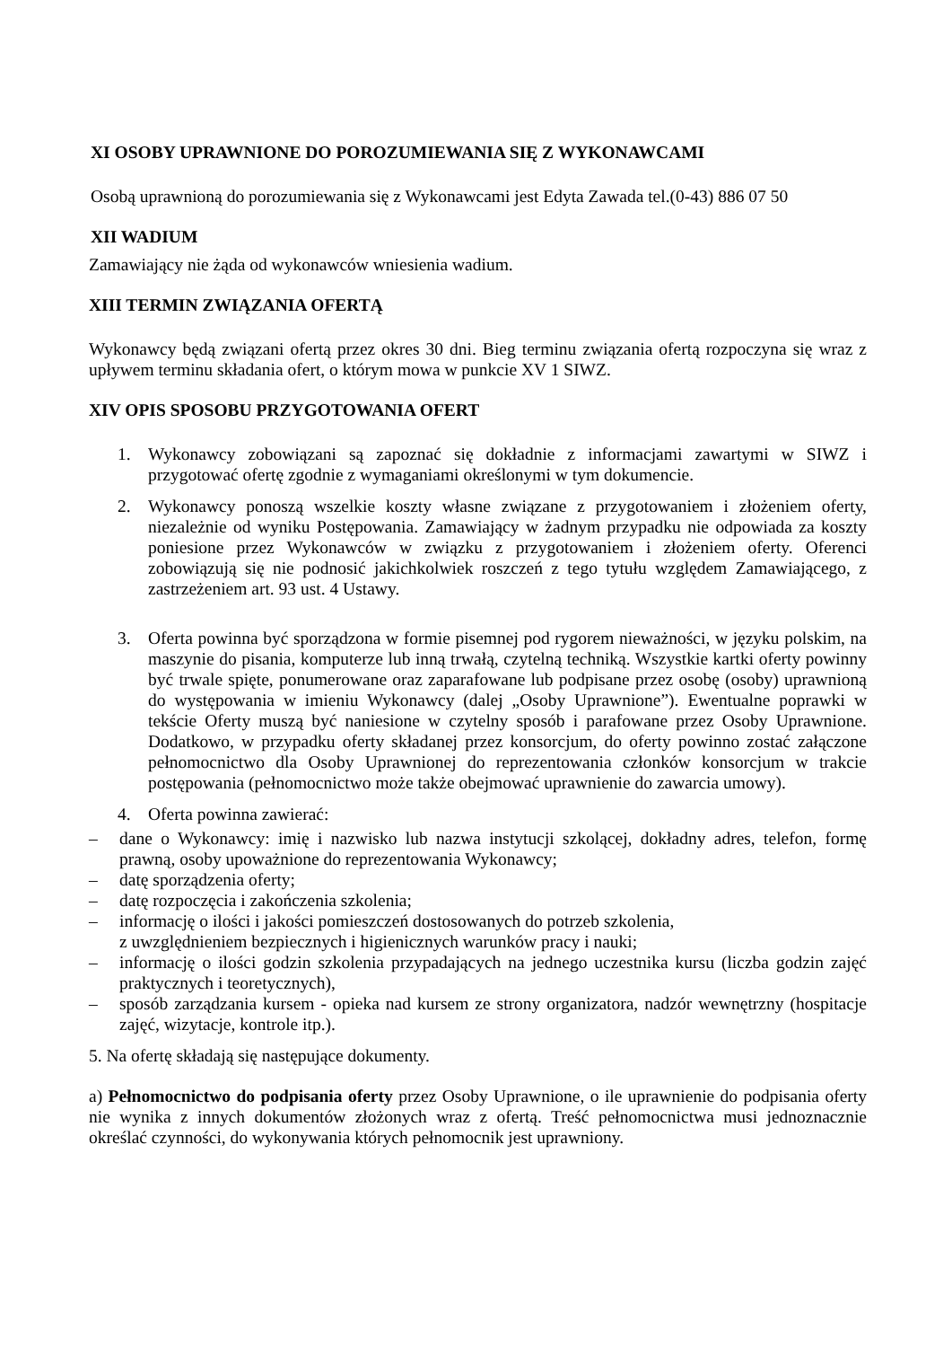XI OSOBY UPRAWNIONE DO POROZUMIEWANIA SIĘ Z WYKONAWCAMI
Osobą uprawnioną do porozumiewania się z Wykonawcami jest Edyta Zawada tel.(0-43) 886 07 50
XII WADIUM
Zamawiający nie żąda od wykonawców wniesienia wadium.
XIII TERMIN ZWIĄZANIA OFERTĄ
Wykonawcy będą związani ofertą przez okres 30 dni. Bieg terminu związania ofertą rozpoczyna się wraz z upływem terminu składania ofert, o którym mowa w punkcie XV 1 SIWZ.
XIV OPIS SPOSOBU PRZYGOTOWANIA OFERT
1. Wykonawcy zobowiązani są zapoznać się dokładnie z informacjami zawartymi w SIWZ i przygotować ofertę zgodnie z wymaganiami określonymi w tym dokumencie.
2. Wykonawcy ponoszą wszelkie koszty własne związane z przygotowaniem i złożeniem oferty, niezależnie od wyniku Postępowania. Zamawiający w żadnym przypadku nie odpowiada za koszty poniesione przez Wykonawców w związku z przygotowaniem i złożeniem oferty. Oferenci zobowiązują się nie podnosić jakichkolwiek roszczeń z tego tytułu względem Zamawiającego, z zastrzeżeniem art. 93 ust. 4 Ustawy.
3. Oferta powinna być sporządzona w formie pisemnej pod rygorem nieważności, w języku polskim, na maszynie do pisania, komputerze lub inną trwałą, czytelną techniką. Wszystkie kartki oferty powinny być trwale spięte, ponumerowane oraz zaparafowane lub podpisane przez osobę (osoby) uprawnioną do występowania w imieniu Wykonawcy (dalej „Osoby Uprawnione”). Ewentualne poprawki w tekście Oferty muszą być naniesione w czytelny sposób i parafowane przez Osoby Uprawnione. Dodatkowo, w przypadku oferty składanej przez konsorcjum, do oferty powinno zostać załączone pełnomocnictwo dla Osoby Uprawnionej do reprezentowania członków konsorcjum w trakcie postępowania (pełnomocnictwo może także obejmować uprawnienie do zawarcia umowy).
4. Oferta powinna zawierać:
– dane o Wykonawcy: imię i nazwisko lub nazwa instytucji szkolącej, dokładny adres, telefon, formę prawną, osoby upoważnione do reprezentowania Wykonawcy;
– datę sporządzenia oferty;
– datę rozpoczęcia i zakończenia szkolenia;
– informację o ilości i jakości pomieszczeń dostosowanych do potrzeb szkolenia,
z uwzględnieniem bezpiecznych i higienicznych warunków pracy i nauki;
– informację o ilości godzin szkolenia przypadających na jednego uczestnika kursu (liczba godzin zajęć praktycznych i teoretycznych),
– sposób zarządzania kursem - opieka nad kursem ze strony organizatora, nadzór wewnętrzny (hospitacje zajęć, wizytacje, kontrole itp.).
5. Na ofertę składają się następujące dokumenty.
a) Pełnomocnictwo do podpisania oferty przez Osoby Uprawnione, o ile uprawnienie do podpisania oferty nie wynika z innych dokumentów złożonych wraz z ofertą. Treść pełnomocnictwa musi jednoznacznie określać czynności, do wykonywania których pełnomocnik jest uprawniony.